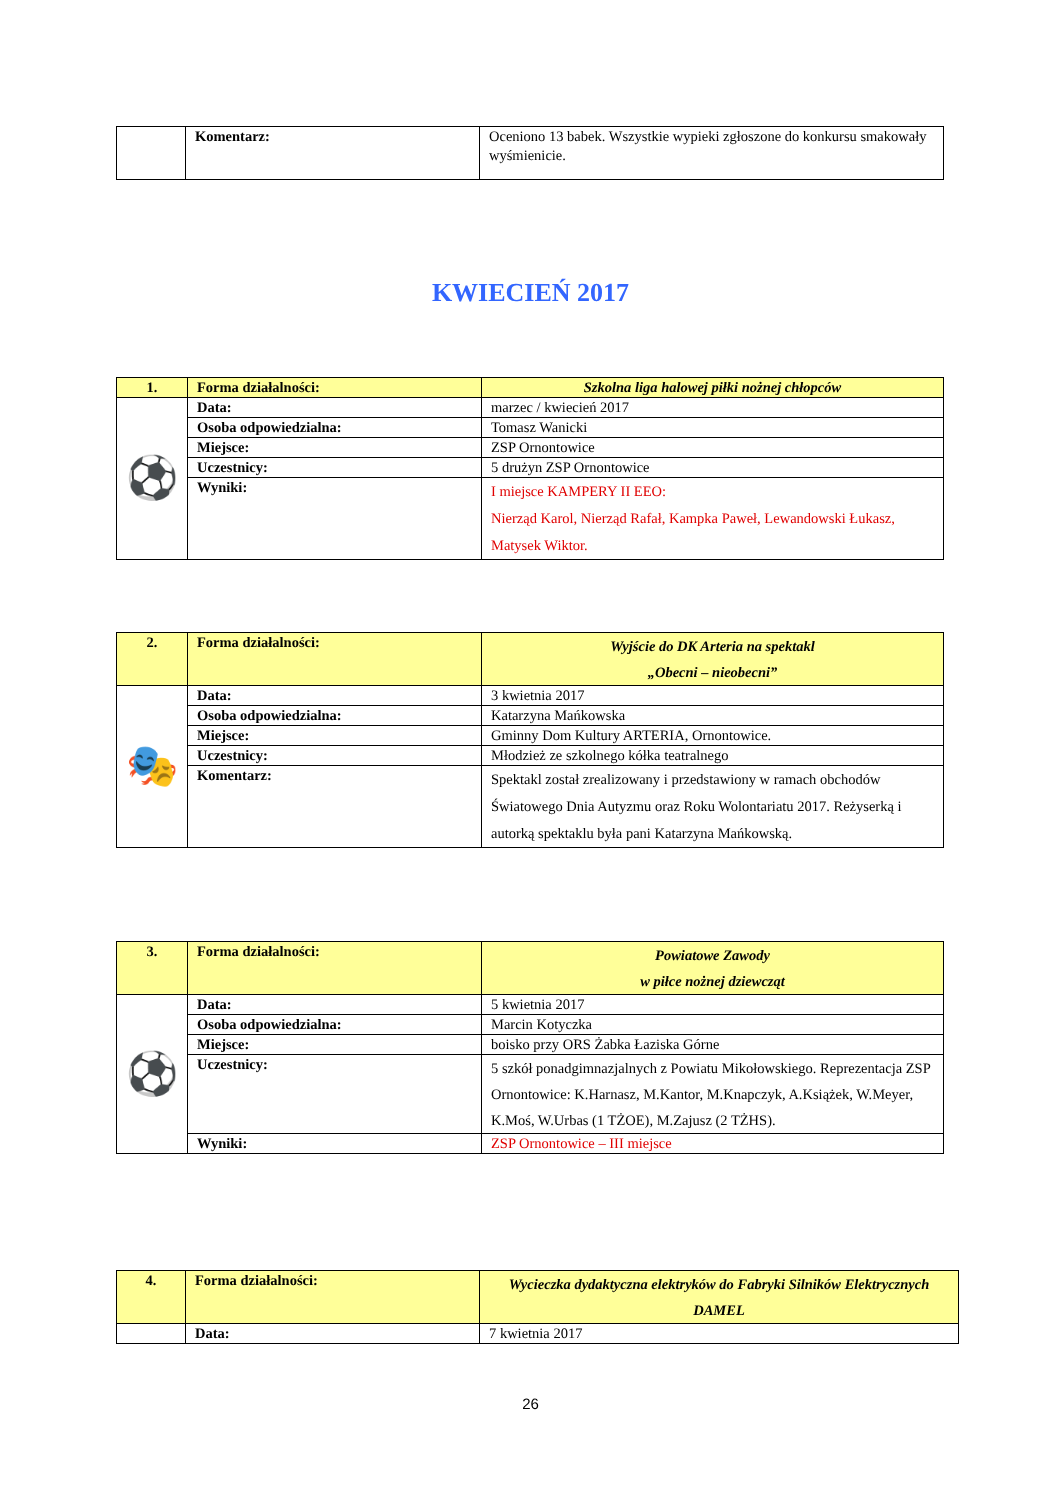| | Komentarz: | Oceniono 13 babek. Wszystkie wypieki zgłoszone do konkursu smakowały wyśmienicie. |
KWIECIEŃ 2017
| 1. | Forma działalności: | Szkolna liga halowej piłki nożnej chłopców |
| ⚽ | Data: | marzec / kwiecień 2017 |
| | Osoba odpowiedzialna: | Tomasz Wanicki |
| | Miejsce: | ZSP Ornontowice |
| | Uczestnicy: | 5 drużyn ZSP Ornontowice |
| | Wyniki: | I miejsce KAMPERY II EEO: Nierząd Karol, Nierząd Rafał, Kampka Paweł, Lewandowski Łukasz, Matysek Wiktor. |
| 2. | Forma działalności: | Wyjście do DK Arteria na spektakl „Obecni – nieobecni” |
| 🎭 | Data: | 3 kwietnia 2017 |
| | Osoba odpowiedzialna: | Katarzyna Mańkowska |
| | Miejsce: | Gminny Dom Kultury ARTERIA, Ornontowice. |
| | Uczestnicy: | Młodzież ze szkolnego kółka teatralnego |
| | Komentarz: | Spektakl został zrealizowany i przedstawiony w ramach obchodów Światowego Dnia Autyzmu oraz Roku Wolontariatu 2017. Reżyserką i autorką spektaklu była pani Katarzyna Mańkowską. |
| 3. | Forma działalności: | Powiatowe Zawody w piłce nożnej dziewcząt |
| ⚽ | Data: | 5 kwietnia 2017 |
| | Osoba odpowiedzialna: | Marcin Kotyczka |
| | Miejsce: | boisko przy ORS Żabka Łaziska Górne |
| | Uczestnicy: | 5 szkół ponadgimnazjalnych z Powiatu Mikołowskiego. Reprezentacja ZSP Ornontowice: K.Harnasz, M.Kantor, M.Knapczyk, A.Książek, W.Meyer, K.Moś, W.Urbas (1 TŻOE), M.Zajusz (2 TŻHS). |
| | Wyniki: | ZSP Ornontowice – III miejsce |
| 4. | Forma działalności: | Wycieczka dydaktyczna elektryków do Fabryki Silników Elektrycznych DAMEL |
| | Data: | 7 kwietnia 2017 |
26